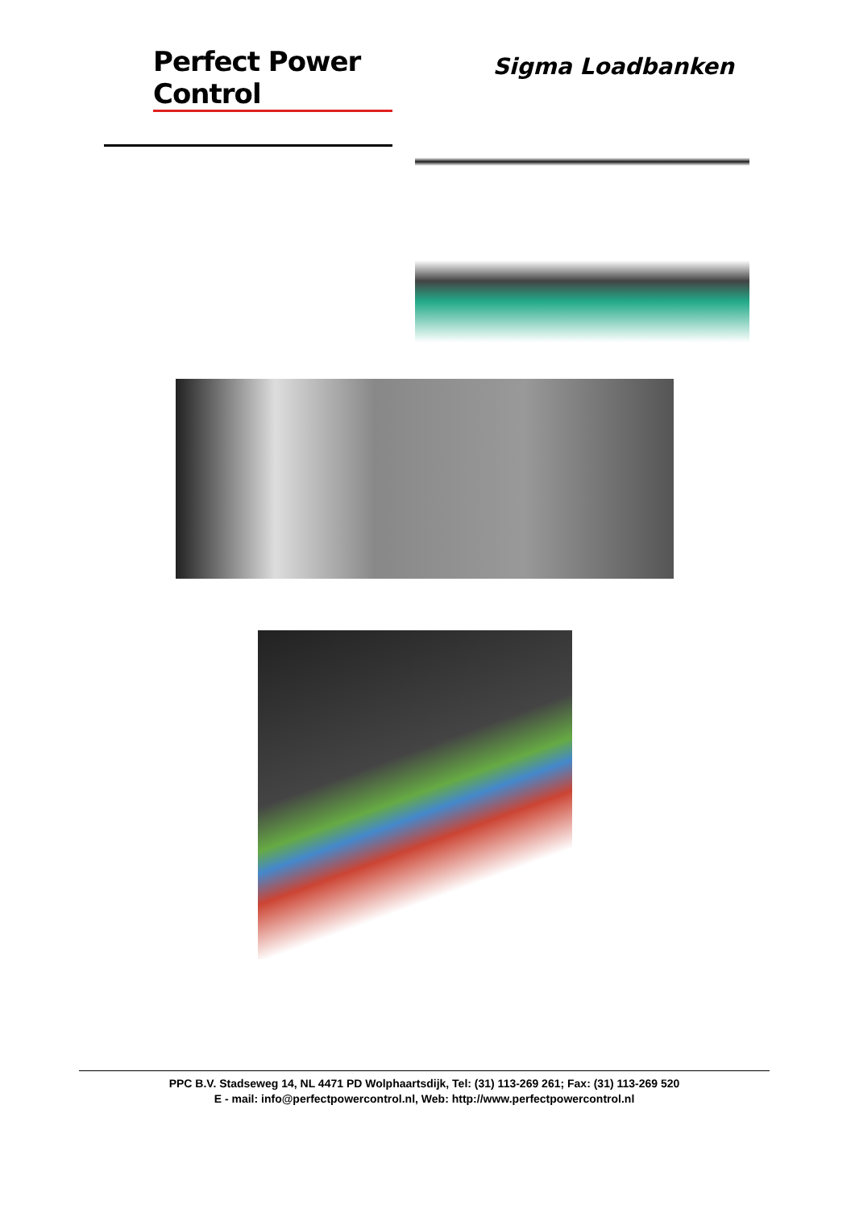Perfect Power Control
Sigma Loadbanken
PPC B.V. Stadseweg 14, NL 4471 PD Wolphaartsdijk, Tel: (31) 113-269 261; Fax: (31) 113-269 520
E - mail: info@perfectpowercontrol.nl, Web: http://www.perfectpowercontrol.nl